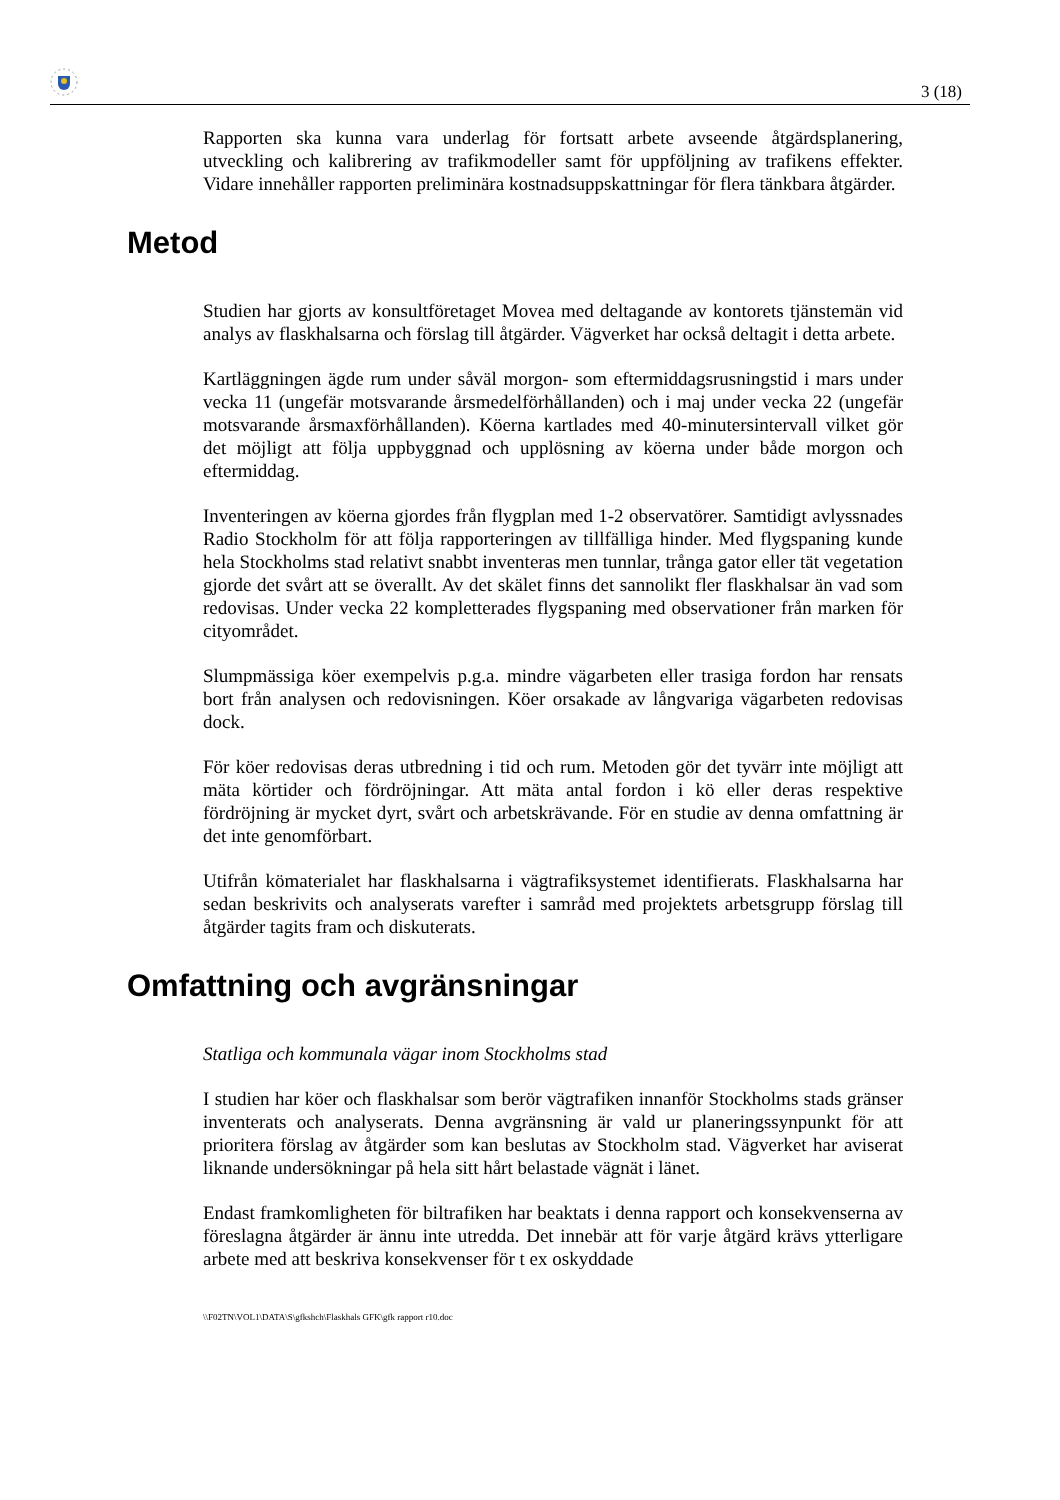3 (18)
Rapporten ska kunna vara underlag för fortsatt arbete avseende åtgärdsplanering, utveckling och kalibrering av trafikmodeller samt för uppföljning av trafikens effekter. Vidare innehåller rapporten preliminära kostnadsuppskattningar för flera tänkbara åtgärder.
Metod
Studien har gjorts av konsultföretaget Movea med deltagande av kontorets tjänstemän vid analys av flaskhalsarna och förslag till åtgärder. Vägverket har också deltagit i detta arbete.
Kartläggningen ägde rum under såväl morgon- som eftermiddagsrusningstid i mars under vecka 11 (ungefär motsvarande årsmedelförhållanden) och i maj under vecka 22 (ungefär motsvarande årsmaxförhållanden). Köerna kartlades med 40-minutersintervall vilket gör det möjligt att följa uppbyggnad och upplösning av köerna under både morgon och eftermiddag.
Inventeringen av köerna gjordes från flygplan med 1-2 observatörer. Samtidigt avlyssnades Radio Stockholm för att följa rapporteringen av tillfälliga hinder. Med flygspaning kunde hela Stockholms stad relativt snabbt inventeras men tunnlar, trånga gator eller tät vegetation gjorde det svårt att se överallt. Av det skälet finns det sannolikt fler flaskhalsar än vad som redovisas. Under vecka 22 kompletterades flygspaning med observationer från marken för cityområdet.
Slumpmässiga köer exempelvis p.g.a. mindre vägarbeten eller trasiga fordon har rensats bort från analysen och redovisningen. Köer orsakade av långvariga vägarbeten redovisas dock.
För köer redovisas deras utbredning i tid och rum. Metoden gör det tyvärr inte möjligt att mäta körtider och fördröjningar. Att mäta antal fordon i kö eller deras respektive fördröjning är mycket dyrt, svårt och arbetskrävande. För en studie av denna omfattning är det inte genomförbart.
Utifrån kömaterialet har flaskhalsarna i vägtrafiksystemet identifierats. Flaskhalsarna har sedan beskrivits och analyserats varefter i samråd med projektets arbetsgrupp förslag till åtgärder tagits fram och diskuterats.
Omfattning och avgränsningar
Statliga och kommunala vägar inom Stockholms stad
I studien har köer och flaskhalsar som berör vägtrafiken innanför Stockholms stads gränser inventerats och analyserats. Denna avgränsning är vald ur planeringssynpunkt för att prioritera förslag av åtgärder som kan beslutas av Stockholm stad. Vägverket har aviserat liknande undersökningar på hela sitt hårt belastade vägnät i länet.
Endast framkomligheten för biltrafiken har beaktats i denna rapport och konsekvenserna av föreslagna åtgärder är ännu inte utredda. Det innebär att för varje åtgärd krävs ytterligare arbete med att beskriva konsekvenser för t ex oskyddade
\\F02TN\VOL1\DATA\S\gfkshch\Flaskhals GFK\gfk rapport r10.doc